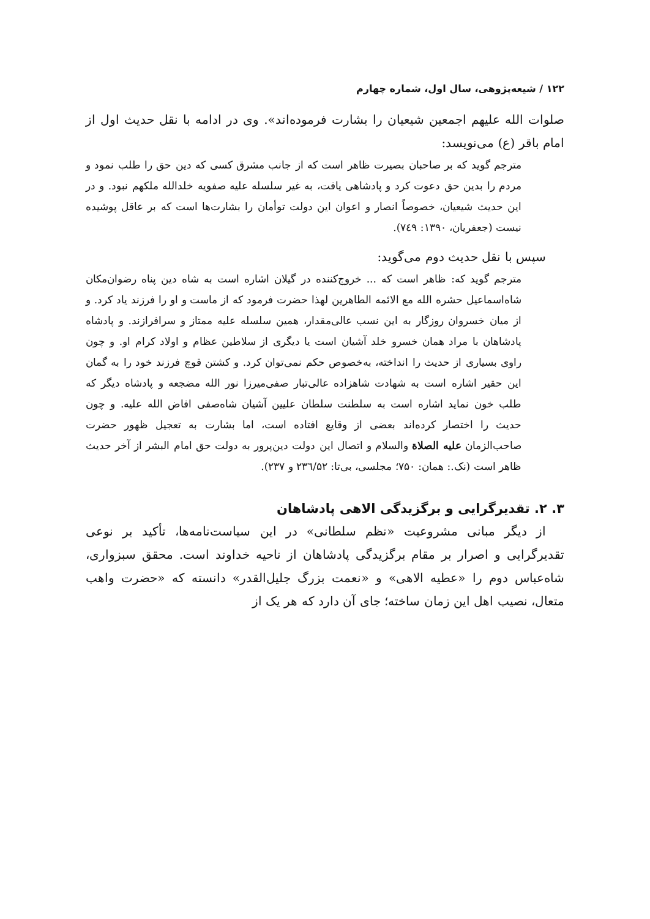۱۲۲ / شیعه‌پژوهی، سال اول، شماره چهارم
صلوات الله علیهم اجمعین شیعیان را بشارت فرموده‌اند». وی در ادامه با نقل حدیث اول از امام باقر (ع) می‌نویسد:
مترجم گوید که بر صاحبان بصیرت ظاهر است که از جانب مشرق کسی که دین حق را طلب نمود و مردم را بدین حق دعوت کرد و پادشاهی یافت، به غیر سلسله علیه صفویه خلدالله ملکهم نبود. و در این حدیث شیعیان، خصوصاً انصار و اعوان این دولت توأمان را بشارت‌ها است که بر عاقل پوشیده نیست (جعفریان، ۱۳۹۰: ۷٤۹).
سپس با نقل حدیث دوم می‌گوید:
مترجم گوید که: ظاهر است که ... خروج‌کننده در گیلان اشاره است به شاه دین پناه رضوان‌مکان شاه‌اسماعیل حشره الله مع الائمه الطاهرین لهذا حضرت فرمود که از ماست و او را فرزند یاد کرد. و از میان خسروان روزگار به این نسب عالی‌مقدار، همین سلسله علیه ممتاز و سرافرازند. و پادشاه پادشاهان با مراد همان خسرو خلد آشیان است یا دیگری از سلاطین عظام و اولاد کرام او. و چون راوی بسیاری از حدیث را انداخته، به‌خصوص حکم نمی‌توان کرد. و کشتن قوچ فرزند خود را به گمان این حقیر اشاره است به شهادت شاهزاده عالی‌تبار صفی‌میرزا نور الله مضجعه و پادشاه دیگر که طلب خون نماید اشاره است به سلطنت سلطان علیین آشیان شاه‌صفی افاض الله علیه. و چون حدیث را اختصار کرده‌اند بعضی از وقایع افتاده است، اما بشارت به تعجیل ظهور حضرت صاحب‌الزمان علیه الصلاة والسلام و اتصال این دولت دین‌پرور به دولت حق امام البشر از آخر حدیث ظاهر است (نک.: همان: ۷۵۰؛ مجلسی، بی‌تا: ۲۳٦/۵۲ و ۲۳۷).
۳. ۲. تقدیرگرایی و برگزیدگی الاهی پادشاهان
از دیگر مبانی مشروعیت «نظم سلطانی» در این سیاست‌نامه‌ها، تأکید بر نوعی تقدیرگرایی و اصرار بر مقام برگزیدگی پادشاهان از ناحیه خداوند است. محقق سبزواری، شاه‌عباس دوم را «عطیه الاهی» و «نعمت بزرگ جلیل‌القدر» دانسته که «حضرت واهب متعال، نصیب اهل این زمان ساخته؛ جای آن دارد که هر یک از